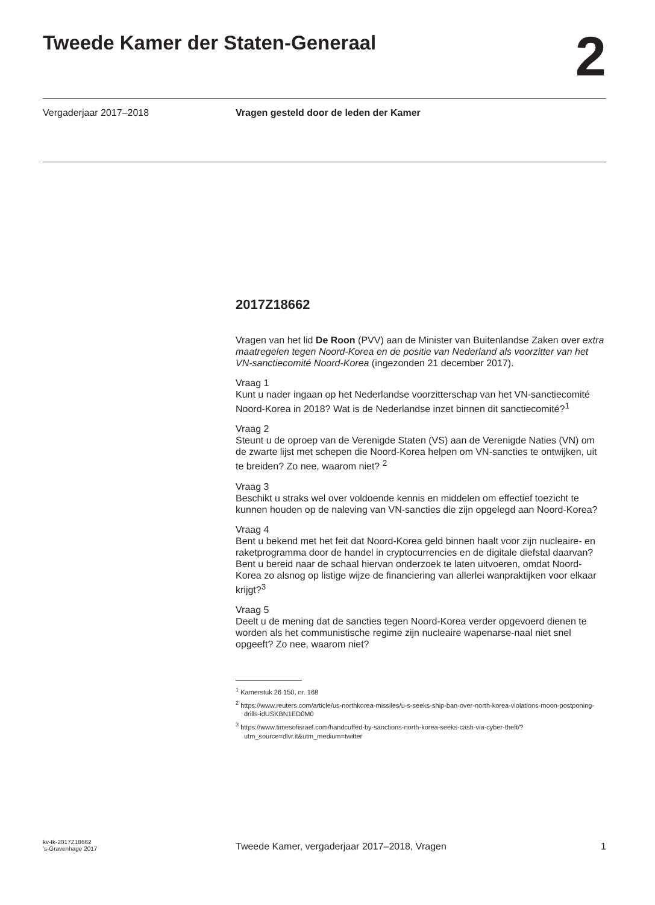Tweede Kamer der Staten-Generaal
2
Vergaderjaar 2017–2018 Vragen gesteld door de leden der Kamer
2017Z18662
Vragen van het lid De Roon (PVV) aan de Minister van Buitenlandse Zaken over extra maatregelen tegen Noord-Korea en de positie van Nederland als voorzitter van het VN-sanctiecomité Noord-Korea (ingezonden 21 december 2017).
Vraag 1
Kunt u nader ingaan op het Nederlandse voorzitterschap van het VN-sanctiecomité Noord-Korea in 2018? Wat is de Nederlandse inzet binnen dit sanctiecomité?<sup>1</sup>
Vraag 2
Steunt u de oproep van de Verenigde Staten (VS) aan de Verenigde Naties (VN) om de zwarte lijst met schepen die Noord-Korea helpen om VN-sancties te ontwijken, uit te breiden? Zo nee, waarom niet? <sup>2</sup>
Vraag 3
Beschikt u straks wel over voldoende kennis en middelen om effectief toezicht te kunnen houden op de naleving van VN-sancties die zijn opgelegd aan Noord-Korea?
Vraag 4
Bent u bekend met het feit dat Noord-Korea geld binnen haalt voor zijn nucleaire- en raketprogramma door de handel in cryptocurrencies en de digitale diefstal daarvan? Bent u bereid naar de schaal hiervan onderzoek te laten uitvoeren, omdat Noord-Korea zo alsnog op listige wijze de financiering van allerlei wanpraktijken voor elkaar krijgt?<sup>3</sup>
Vraag 5
Deelt u de mening dat de sancties tegen Noord-Korea verder opgevoerd dienen te worden als het communistische regime zijn nucleaire wapenarse-naal niet snel opgeeft? Zo nee, waarom niet?
<sup>1</sup> Kamerstuk 26 150, nr. 168
<sup>2</sup> https://www.reuters.com/article/us-northkorea-missiles/u-s-seeks-ship-ban-over-north-korea-violations-moon-postponing-drills-idUSKBN1ED0M0
<sup>3</sup> https://www.timesofisrael.com/handcuffed-by-sanctions-north-korea-seeks-cash-via-cyber-theft/?utm_source=dlvr.it&utm_medium=twitter
kv-tk-2017Z18662
’s-Gravenhage 2017
Tweede Kamer, vergaderjaar 2017–2018, Vragen
1